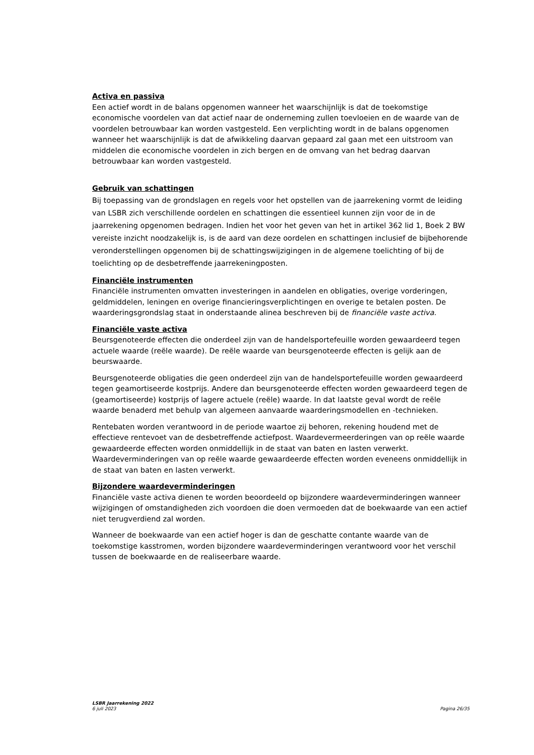Activa en passiva
Een actief wordt in de balans opgenomen wanneer het waarschijnlijk is dat de toekomstige economische voordelen van dat actief naar de onderneming zullen toevloeien en de waarde van de voordelen betrouwbaar kan worden vastgesteld. Een verplichting wordt in de balans opgenomen wanneer het waarschijnlijk is dat de afwikkeling daarvan gepaard zal gaan met een uitstroom van middelen die economische voordelen in zich bergen en de omvang van het bedrag daarvan betrouwbaar kan worden vastgesteld.
Gebruik van schattingen
Bij toepassing van de grondslagen en regels voor het opstellen van de jaarrekening vormt de leiding van LSBR zich verschillende oordelen en schattingen die essentieel kunnen zijn voor de in de jaarrekening opgenomen bedragen. Indien het voor het geven van het in artikel 362 lid 1, Boek 2 BW vereiste inzicht noodzakelijk is, is de aard van deze oordelen en schattingen inclusief de bijbehorende veronderstellingen opgenomen bij de schattingswijzigingen in de algemene toelichting of bij de toelichting op de desbetreffende jaarrekeningposten.
Financiële instrumenten
Financiële instrumenten omvatten investeringen in aandelen en obligaties, overige vorderingen, geldmiddelen, leningen en overige financieringsverplichtingen en overige te betalen posten. De waarderingsgrondslag staat in onderstaande alinea beschreven bij de financiële vaste activa.
Financiële vaste activa
Beursgenoteerde effecten die onderdeel zijn van de handelsportefeuille worden gewaardeerd tegen actuele waarde (reële waarde). De reële waarde van beursgenoteerde effecten is gelijk aan de beurswaarde.
Beursgenoteerde obligaties die geen onderdeel zijn van de handelsportefeuille worden gewaardeerd tegen geamortiseerde kostprijs. Andere dan beursgenoteerde effecten worden gewaardeerd tegen de (geamortiseerde) kostprijs of lagere actuele (reële) waarde. In dat laatste geval wordt de reële waarde benaderd met behulp van algemeen aanvaarde waarderingsmodellen en -technieken.
Rentebaten worden verantwoord in de periode waartoe zij behoren, rekening houdend met de effectieve rentevoet van de desbetreffende actiefpost. Waardevermeerderingen van op reële waarde gewaardeerde effecten worden onmiddellijk in de staat van baten en lasten verwerkt. Waardeverminderingen van op reële waarde gewaardeerde effecten worden eveneens onmiddellijk in de staat van baten en lasten verwerkt.
Bijzondere waardeverminderingen
Financiële vaste activa dienen te worden beoordeeld op bijzondere waardeverminderingen wanneer wijzigingen of omstandigheden zich voordoen die doen vermoeden dat de boekwaarde van een actief niet terugverdiend zal worden.
Wanneer de boekwaarde van een actief hoger is dan de geschatte contante waarde van de toekomstige kasstromen, worden bijzondere waardeverminderingen verantwoord voor het verschil tussen de boekwaarde en de realiseerbare waarde.
LSBR Jaarrekening 2022
6 juli 2023
Pagina 26/35